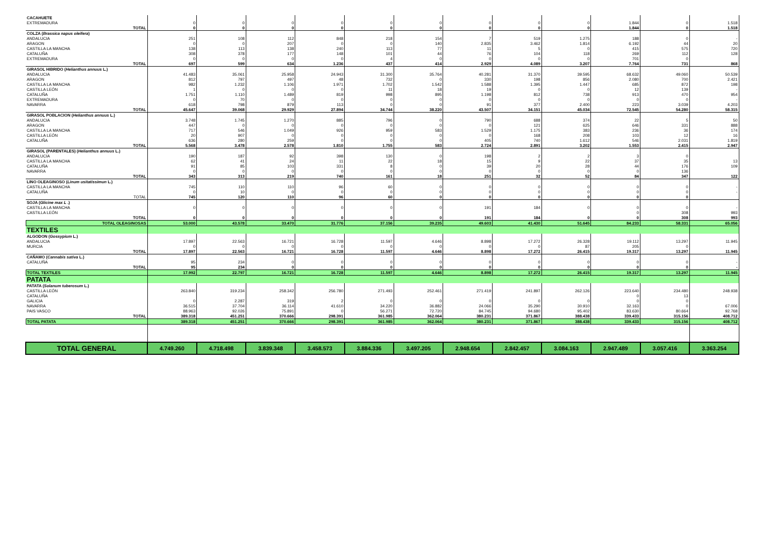| CACAHUETE | | | | | | | | | | | | |
| EXTREMADURA | 0 | 0 | 0 | 0 | 0 | 0 | 0 | 0 | 0 | 1.844 | 0 | 1.518 |
| TOTAL | 0 | 0 | 0 | 0 | 0 | 0 | 0 | 0 | 0 | 1.844 | 0 | 1.518 |
| COLZA ( Brassica napus oleifera ) | | | | | | | | | | | | |
| ANDALUCIA | 251 | 108 | 112 | 848 | 218 | 154 | 7 | 519 | 1.275 | 188 | 0 | - |
| ARAGON | 0 | 0 | 207 | 0 | 0 | 140 | 2.835 | 3.462 | 1.814 | 6.192 | 44 | 20 |
| CASTILLA LA MANCHA | 138 | 113 | 138 | 240 | 113 | 77 | 11 | 5 | 0 | 415 | 575 | 720 |
| CATALUÑA | 308 | 378 | 177 | 148 | 101 | 44 | 76 | 104 | 118 | 269 | 112 | 128 |
| EXTREMADURA | 0 | 0 | 0 | 0 | 4 | 0 | 0 | 0 | 0 | 701 | 0 | |
| TOTAL | 697 | 599 | 634 | 1.236 | 437 | 414 | 2.929 | 4.089 | 3.207 | 7.764 | 731 | 868 |
| GIRASOL HIBRIDO ( Helianthus annuus L.) | | | | | | | | | | | | |
| ANDALUCIA | 41.483 | 35.061 | 25.958 | 24.943 | 31.300 | 35.764 | 40.281 | 31.370 | 39.595 | 68.632 | 49.060 | 50.539 |
| ARAGON | 812 | 797 | 497 | 48 | 732 | 0 | 330 | 198 | 856 | 2.080 | 700 | 2.421 |
| CASTILLA LA MANCHA | 982 | 1.232 | 1.106 | 1.971 | 1.702 | 1.542 | 1.588 | 1.395 | 1.447 | 685 | 872 | 198 |
| CASTILLA LEÓN | 1 | 0 | 0 | 0 | 11 | 18 | 19 | 0 | 0 | 12 | 139 | - |
| CATALUÑA | 1.751 | 1.110 | 1.489 | 819 | 998 | 895 | 1.198 | 812 | 738 | 913 | 470 | 954 |
| EXTREMADURA | 0 | 70 | 0 | 0 | 0 | 0 | 0 | 0 | 0 | 0 | 0 | - |
| NAVARRA | 618 | 798 | 879 | 113 | 0 | 0 | 91 | 377 | 2.400 | 223 | 3.039 | 4.203 |
| TOTAL | 45.647 | 39.068 | 29.929 | 27.894 | 34.744 | 38.220 | 43.507 | 34.151 | 45.034 | 72.545 | 54.280 | 58.315 |
| GIRASOL POBLACION ( Helianthus annuus L.) | | | | | | | | | | | | |
| ANDALUCIA | 3.748 | 1.745 | 1.270 | 885 | 796 | 0 | 790 | 688 | 374 | 22 | 5 | 50 |
| ARAGON | 447 | 0 | 0 | 0 | 0 | 0 | 0 | 121 | 625 | 646 | 331 | 888 |
| CASTILLA LA MANCHA | 717 | 546 | 1.049 | 926 | 959 | 583 | 1.529 | 1.175 | 383 | 236 | 36 | 174 |
| CASTILLA LEÓN | 20 | 907 | 0 | 0 | 0 | 0 | 0 | 168 | 208 | 103 | 12 | 16 |
| CATALUÑA | 636 | 280 | 259 | 0 | 0 | 0 | 405 | 740 | 1.612 | 546 | 2.031 | 1.819 |
| TOTAL | 5.568 | 3.478 | 2.578 | 1.810 | 1.755 | 583 | 2.724 | 2.891 | 3.202 | 1.553 | 2.415 | 2.947 |
| GIRASOL (PARENTALES) ( Helianthus annuus L.) | | | | | | | | | | | | |
| ANDALUCIA | 190 | 187 | 92 | 398 | 130 | 0 | 198 | 2 | 2 | 3 | 0 | |
| CASTILLA LA MANCHA | 62 | 41 | 24 | 11 | 22 | 18 | 15 | 9 | 22 | 37 | 35 | 13 |
| CATALUÑA | 91 | 85 | 103 | 331 | 8 | 0 | 39 | 20 | 28 | 44 | 176 | 109 |
| NAVARRA | 0 | 0 | 0 | 0 | 0 | 0 | 0 | 0 | 0 | 0 | 136 | |
| TOTAL | 343 | 313 | 219 | 740 | 161 | 18 | 251 | 32 | 52 | 84 | 347 | 122 |
| LINO OLEAGINOSO ( Linum usitatissimun L.) | | | | | | | | | | | | |
| CASTILLA LA MANCHA | 745 | 110 | 110 | 96 | 60 | 0 | 0 | 0 | 0 | 0 | 0 | - |
| CATALUÑA | 0 | 10 | 0 | 0 | 0 | 0 | 0 | 0 | 0 | 0 | 0 | - |
| TOTAL | 745 | 120 | 110 | 96 | 60 | 0 | 0 | 0 | 0 | 0 | 0 | |
| SOJA ( Glicine max L .) | | | | | | | | | | | | |
| CASTILLA LA MANCHA | 0 | 0 | 0 | 0 | 0 | 0 | 191 | 184 | 0 | 0 | 0 | - |
| CASTILLA LEÓN | | | | | | | | | | 0 | 308 | 993 |
| TOTAL | 0 | 0 | 0 | 0 | 0 | 0 | 191 | 184 | 0 | 0 | 308 | 993 |
| TOTAL OLEAGINOSAS | 53.000 | 43.578 | 33.470 | 31.776 | 37.156 | 39.235 | 49.603 | 41.430 | 51.645 | 84.233 | 58.331 | 65.056 |
| TEXTILES | | | | | | | | | | | | |
| ALGODON ( Gossypium L.) | | | | | | | | | | | | |
| ANDALUCIA | 17.897 | 22.563 | 16.721 | 16.728 | 11.597 | 4.646 | 8.898 | 17.272 | 26.328 | 19.112 | 13.297 | 11.945 |
| MURCIA | 0 | 0 | 0 | 0 | 0 | 0 | 0 | 0 | 87 | 205 | 0 | |
| TOTAL | 17.897 | 22.563 | 16.721 | 16.728 | 11.597 | 4.646 | 8.898 | 17.272 | 26.415 | 19.317 | 13.297 | 11.945 |
| CAÑAMO ( Cannabis sativa L.) | | | | | | | | | | | | |
| CATALUÑA | 95 | 234 | 0 | 0 | 0 | 0 | 0 | 0 | 0 | 0 | 0 | - |
| TOTAL | 95 | 234 | 0 | 0 | 0 | 0 | 0 | 0 | 0 | 0 | 0 | - |
| TOTAL TEXTILES | 17.992 | 22.797 | 16.721 | 16.728 | 11.597 | 4.646 | 8.898 | 17.272 | 26.415 | 19.317 | 13.297 | 11.945 |
| PATATA | | | | | | | | | | | | |
| PATATA ( Solanum tuberosum L.) | | | | | | | | | | | | |
| CASTILLA LEÓN | 263.840 | 319.234 | 258.342 | 256.780 | 271.493 | 252.461 | 271.419 | 241.897 | 262.126 | 223.640 | 234.480 | 248.938 |
| CATALUÑA | | | | | | | | | | 0 | 13 | |
| GALICIA | 0 | 2.287 | 319 | 2 | 0 | 0 | 0 | 0 | 0 | 0 | 0 | |
| NAVARRA | 36.515 | 37.704 | 36.114 | 41.610 | 34.220 | 36.882 | 24.066 | 35.290 | 30.910 | 32.163 | 0 | 67.006 |
| PAIS VASCO | 88.963 | 92.026 | 75.891 | 0 | 56.271 | 72.720 | 84.745 | 94.680 | 95.402 | 83.630 | 80.664 | 92.768 |
| TOTAL | 389.318 | 451.251 | 370.666 | 298.391 | 361.985 | 362.064 | 380.231 | 371.867 | 388.438 | 339.433 | 315.156 | 408.712 |
| TOTAL PATATA | 389.318 | 451.251 | 370.666 | 298.391 | 361.985 | 362.064 | 380.231 | 371.867 | 388.438 | 339.433 | 315.156 | 408.712 |
| TOTAL GENERAL | 4.749.260 | 4.718.498 | 3.839.348 | 3.458.573 | 3.884.336 | 3.497.205 | 2.948.654 | 2.842.457 | 3.084.163 | 2.947.489 | 3.057.416 | 3.363.254 |